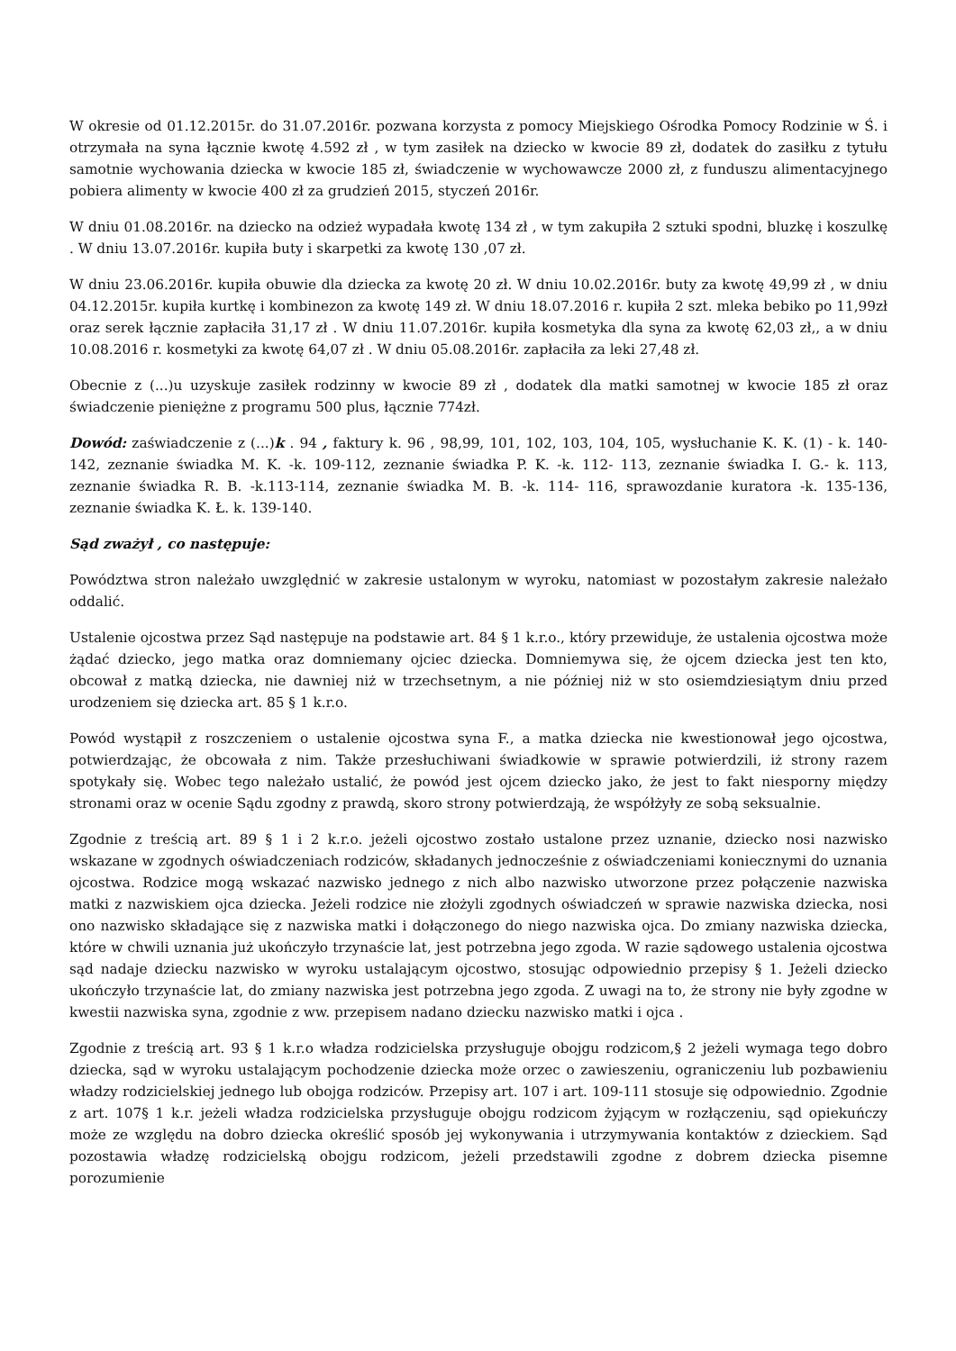W okresie od 01.12.2015r. do 31.07.2016r. pozwana korzysta z pomocy Miejskiego Ośrodka Pomocy Rodzinie w Ś. i otrzymała na syna łącznie kwotę 4.592 zł , w tym zasiłek na dziecko w kwocie 89 zł, dodatek do zasiłku z tytułu samotnie wychowania dziecka w kwocie 185 zł, świadczenie w wychowawcze 2000 zł, z funduszu alimentacyjnego pobiera alimenty w kwocie 400 zł za grudzień 2015, styczeń 2016r.
W dniu 01.08.2016r. na dziecko na odzież wypadała kwotę 134 zł , w tym zakupiła 2 sztuki spodni, bluzkę i koszulkę . W dniu 13.07.2016r. kupiła buty i skarpetki za kwotę 130 ,07 zł.
W dniu 23.06.2016r. kupiła obuwie dla dziecka za kwotę 20 zł. W dniu 10.02.2016r. buty za kwotę 49,99 zł , w dniu 04.12.2015r. kupiła kurtkę i kombinezon za kwotę 149 zł. W dniu 18.07.2016 r. kupiła 2 szt. mleka bebiko po 11,99zł oraz serek łącznie zapłaciła 31,17 zł . W dniu 11.07.2016r. kupiła kosmetyka dla syna za kwotę 62,03 zł,, a w dniu 10.08.2016 r. kosmetyki za kwotę 64,07 zł . W dniu 05.08.2016r. zapłaciła za leki 27,48 zł.
Obecnie z (...)u uzyskuje zasiłek rodzinny w kwocie 89 zł , dodatek dla matki samotnej w kwocie 185 zł oraz świadczenie pieniężne z programu 500 plus, łącznie 774zł.
Dowód: zaświadczenie z (...)k . 94 , faktury k. 96 , 98,99, 101, 102, 103, 104, 105, wysłuchanie K. K. (1) - k. 140-142, zeznanie świadka M. K. -k. 109-112, zeznanie świadka P. K. -k. 112- 113, zeznanie świadka I. G.- k. 113, zeznanie świadka R. B. -k.113-114, zeznanie świadka M. B. -k. 114- 116, sprawozdanie kuratora -k. 135-136, zeznanie świadka K. Ł. k. 139-140.
Sąd zważył , co następuje:
Powództwa stron należało uwzględnić w zakresie ustalonym w wyroku, natomiast w pozostałym zakresie należało oddalić.
Ustalenie ojcostwa przez Sąd następuje na podstawie art. 84 § 1 k.r.o., który przewiduje, że ustalenia ojcostwa może żądać dziecko, jego matka oraz domniemany ojciec dziecka. Domniemywa się, że ojcem dziecka jest ten kto, obcował z matką dziecka, nie dawniej niż w trzechsetnym, a nie później niż w sto osiemdziesiątym dniu przed urodzeniem się dziecka art. 85 § 1 k.r.o.
Powód wystąpił z roszczeniem o ustalenie ojcostwa syna F., a matka dziecka nie kwestionował jego ojcostwa, potwierdzając, że obcowała z nim. Także przesłuchiwani świadkowie w sprawie potwierdzili, iż strony razem spotykały się. Wobec tego należało ustalić, że powód jest ojcem dziecko jako, że jest to fakt niesporny między stronami oraz w ocenie Sądu zgodny z prawdą, skoro strony potwierdzają, że współżyły ze sobą seksualnie.
Zgodnie z treścią art. 89 § 1 i 2 k.r.o. jeżeli ojcostwo zostało ustalone przez uznanie, dziecko nosi nazwisko wskazane w zgodnych oświadczeniach rodziców, składanych jednocześnie z oświadczeniami koniecznymi do uznania ojcostwa. Rodzice mogą wskazać nazwisko jednego z nich albo nazwisko utworzone przez połączenie nazwiska matki z nazwiskiem ojca dziecka. Jeżeli rodzice nie złożyli zgodnych oświadczeń w sprawie nazwiska dziecka, nosi ono nazwisko składające się z nazwiska matki i dołączonego do niego nazwiska ojca. Do zmiany nazwiska dziecka, które w chwili uznania już ukończyło trzynaście lat, jest potrzebna jego zgoda. W razie sądowego ustalenia ojcostwa sąd nadaje dziecku nazwisko w wyroku ustalającym ojcostwo, stosując odpowiednio przepisy § 1. Jeżeli dziecko ukończyło trzynaście lat, do zmiany nazwiska jest potrzebna jego zgoda. Z uwagi na to, że strony nie były zgodne w kwestii nazwiska syna, zgodnie z ww. przepisem nadano dziecku nazwisko matki i ojca .
Zgodnie z treścią art. 93 § 1 k.r.o władza rodzicielska przysługuje obojgu rodzicom,§ 2 jeżeli wymaga tego dobro dziecka, sąd w wyroku ustalającym pochodzenie dziecka może orzec o zawieszeniu, ograniczeniu lub pozbawieniu władzy rodzicielskiej jednego lub obojga rodziców. Przepisy art. 107 i art. 109-111 stosuje się odpowiednio. Zgodnie z art. 107§ 1 k.r. jeżeli władza rodzicielska przysługuje obojgu rodzicom żyjącym w rozłączeniu, sąd opiekuńczy może ze względu na dobro dziecka określić sposób jej wykonywania i utrzymywania kontaktów z dzieckiem. Sąd pozostawia władzę rodzicielską obojgu rodzicom, jeżeli przedstawili zgodne z dobrem dziecka pisemne porozumienie